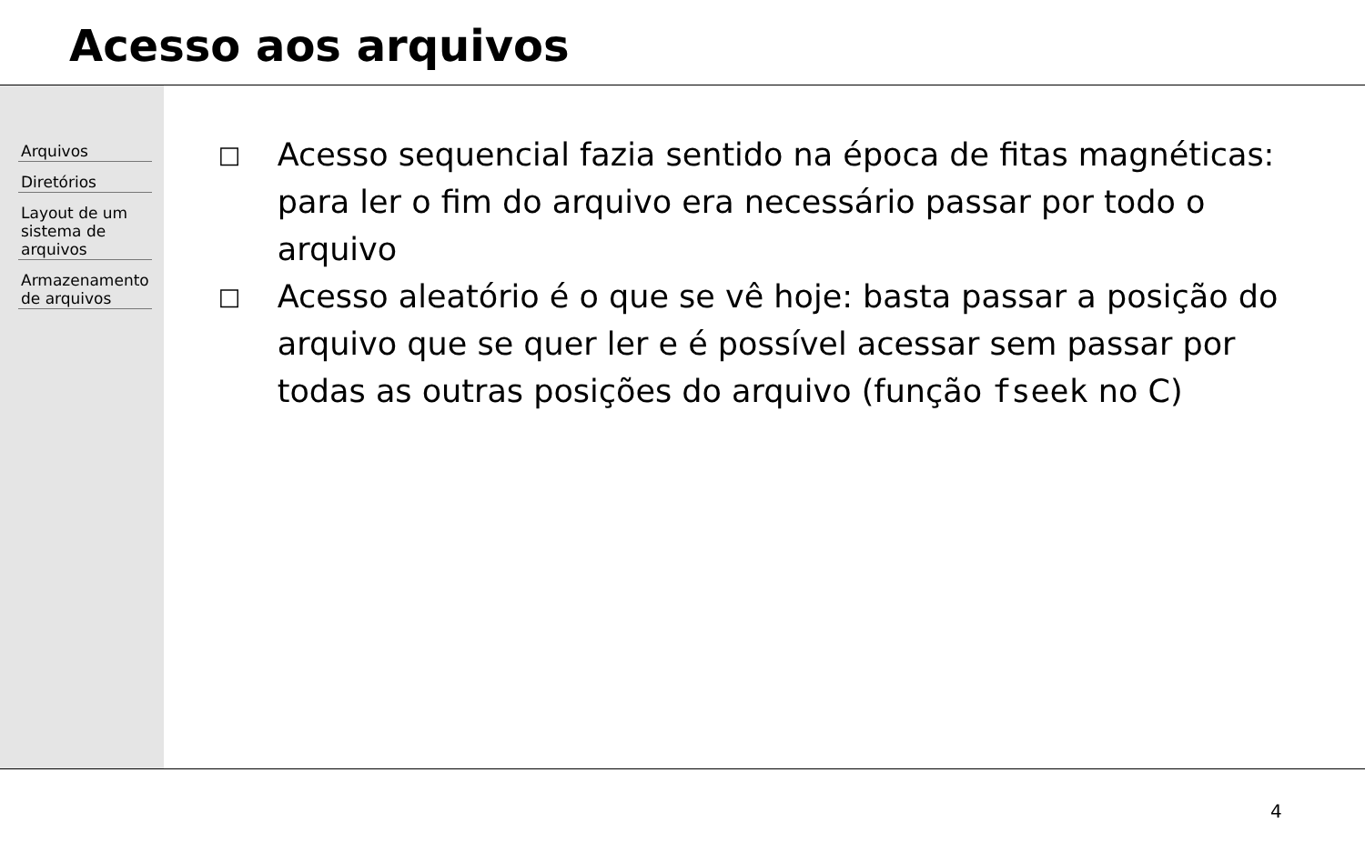Acesso aos arquivos
Arquivos
Diretórios
Layout de um sistema de arquivos
Armazenamento de arquivos
□ Acesso sequencial fazia sentido na época de fitas magnéticas: para ler o fim do arquivo era necessário passar por todo o arquivo
□ Acesso aleatório é o que se vê hoje: basta passar a posição do arquivo que se quer ler e é possível acessar sem passar por todas as outras posições do arquivo (função fseek no C)
4